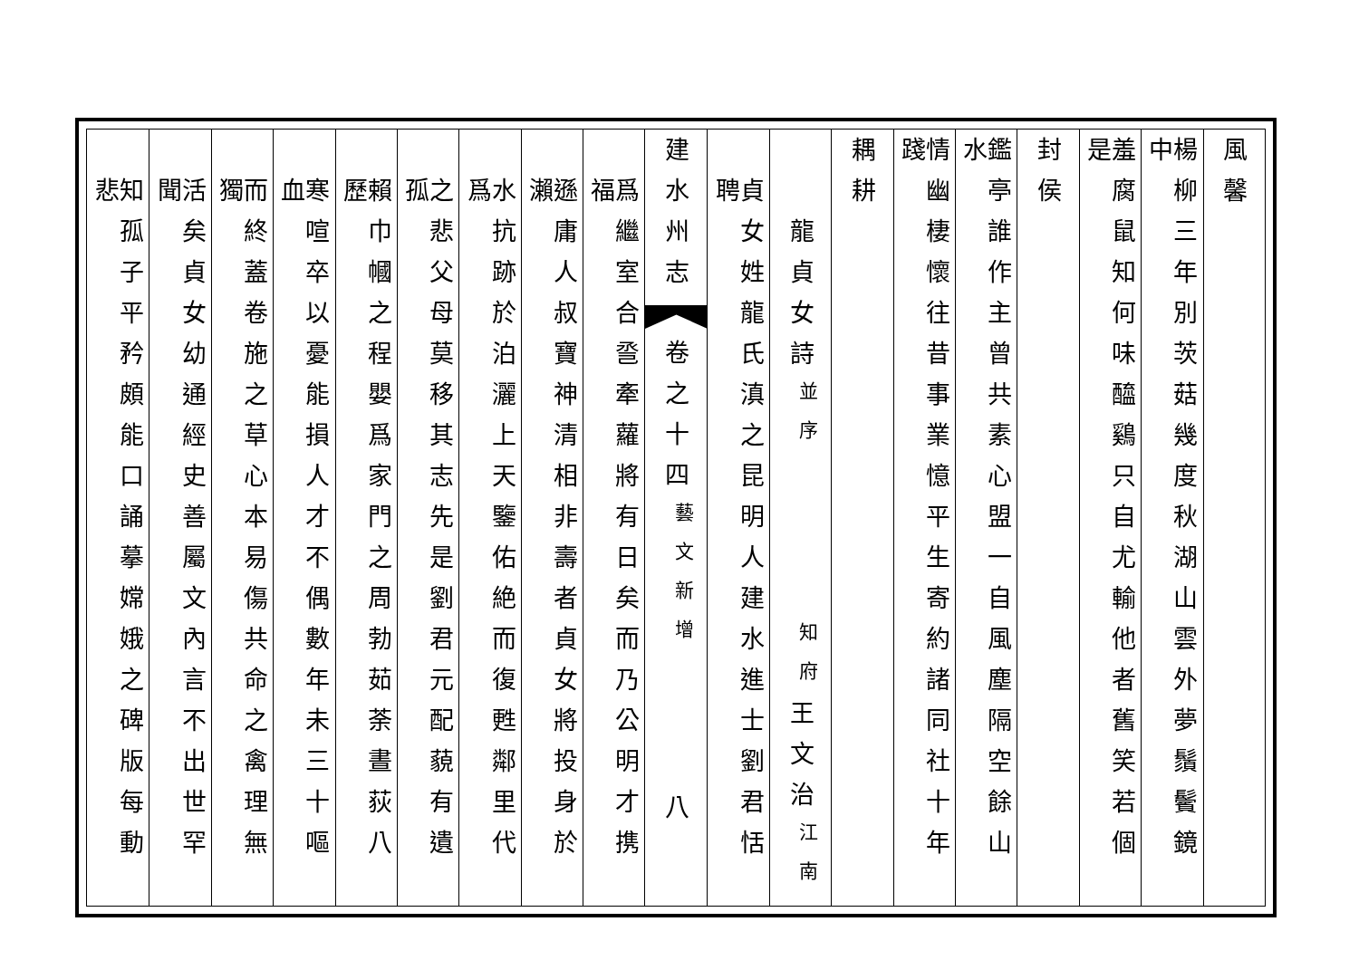風馨
楊柳三年別茨菇幾度秋湖山雲外夢鬚鬢鏡中
羞腐鼠知何味醯鷄只自尤輸他者舊笑若個是
封侯
鑑亭誰作主曾共素心盟一自風塵隔空餘山水
情幽棲懷往昔事業憶平生寄約諸同社十年踐
耦耕
龍貞女詩
並序
知府
王文治
江南
貞女姓龍氏滇之昆明人建水進士劉君恬聘
建水州志
卷之十四
藝文新增
八
爲繼室合巹牽蘿將有日矣而乃公明才携福
遜庸人叔寶神清相非壽者貞女將投身於瀨
水抗跡於泊灑上天鑒佑絶而復甦鄰里代爲
之悲父母莫移其志先是劉君元配藐有遺孤
賴巾幗之程嬰爲家門之周勃茹荼晝荻八歷
寒喧卒以憂能損人才不偶數年未三十嘔血
而終蓋卷施之草心本易傷共命之禽理無獨
活矣貞女幼通經史善屬文內言不出世罕聞
知孤子平矜頗能口誦摹嫦娥之碑版每動悲